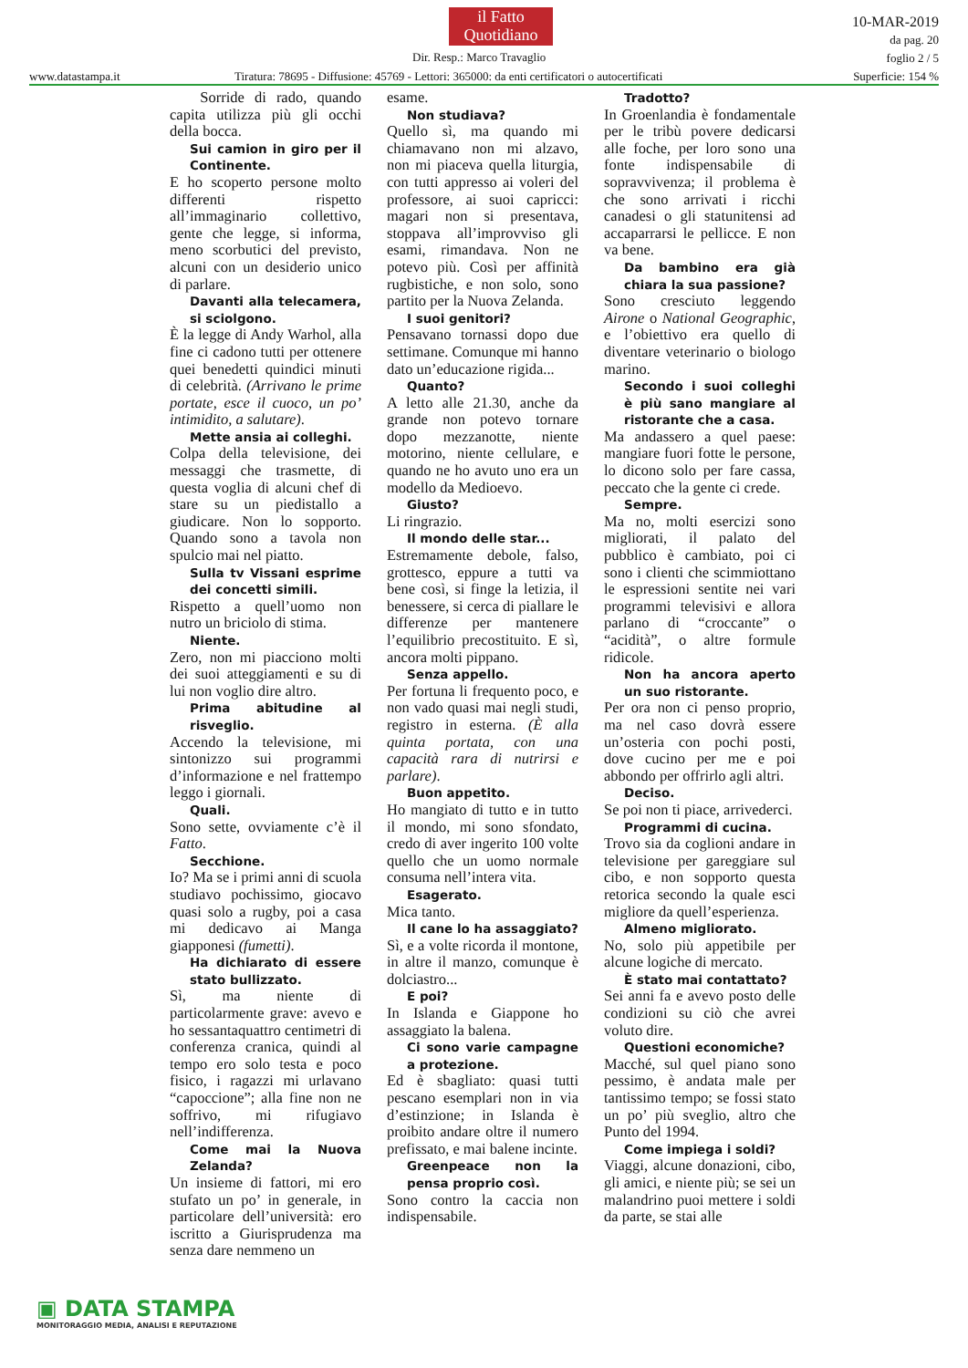il Fatto
Quotidiano
Dir. Resp.: Marco Travaglio
10-MAR-2019
da pag. 20
foglio 2 / 5
Superficie: 154 %
www.datastampa.it
Tiratura: 78695 - Diffusione: 45769 - Lettori: 365000: da enti certificatori o autocertificati
Sorride di rado, quando capita utilizza più gli occhi della bocca.
Sui camion in giro per il Continente.
E ho scoperto persone molto differenti rispetto all’immaginario collettivo, gente che legge, si informa, meno scorbutici del previsto, alcuni con un desiderio unico di parlare.
Davanti alla telecamera, si sciolgono.
È la legge di Andy Warhol, alla fine ci cadono tutti per ottenere quei benedetti quindici minuti di celebrità. (Arrivano le prime portate, esce il cuoco, un po’ intimidito, a salutare).
Mette ansia ai colleghi.
Colpa della televisione, dei messaggi che trasmette, di questa voglia di alcuni chef di stare su un piedistallo a giudicare. Non lo sopporto. Quando sono a tavola non spulcio mai nel piatto.
Sulla tv Vissani esprime dei concetti simili.
Rispetto a quell’uomo non nutro un briciolo di stima.
Niente.
Zero, non mi piacciono molti dei suoi atteggiamenti e su di lui non voglio dire altro.
Prima abitudine al risveglio.
Accendo la televisione, mi sintonizzo sui programmi d’informazione e nel frattempo leggo i giornali.
Quali.
Sono sette, ovviamente c’è il Fatto.
Secchione.
Io? Ma se i primi anni di scuola studiavo pochissimo, giocavo quasi solo a rugby, poi a casa mi dedicavo ai Manga giapponesi (fumetti).
Ha dichiarato di essere stato bullizzato.
Sì, ma niente di particolarmente grave: avevo e ho sessantaquattro centimetri di conferenza cranica, quindi al tempo ero solo testa e poco fisico, i ragazzi mi urlavano “capoccione”; alla fine non ne soffrivo, mi rifugiavo nell’indifferenza.
Come mai la Nuova Zelanda?
Un insieme di fattori, mi ero stufato un po’ in generale, in particolare dell’università: ero iscritto a Giurisprudenza ma senza dare nemmeno un
esame.
Non studiava?
Quello sì, ma quando mi chiamavano non mi alzavo, non mi piaceva quella liturgia, con tutti appresso ai voleri del professore, ai suoi capricci: magari non si presentava, stoppava all’improvviso gli esami, rimandava. Non ne potevo più. Così per affinità rugbistiche, e non solo, sono partito per la Nuova Zelanda.
I suoi genitori?
Pensavano tornassi dopo due settimane. Comunque mi hanno dato un’educazione rigida...
Quanto?
A letto alle 21.30, anche da grande non potevo tornare dopo mezzanotte, niente motorino, niente cellulare, e quando ne ho avuto uno era un modello da Medioevo.
Giusto?
Li ringrazio.
Il mondo delle star...
Estremamente debole, falso, grottesco, eppure a tutti va bene così, si finge la letizia, il benessere, si cerca di piallare le differenze per mantenere l’equilibrio precostituito. E sì, ancora molti pippano.
Senza appello.
Per fortuna li frequento poco, e non vado quasi mai negli studi, registro in esterna. (È alla quinta portata, con una capacità rara di nutrirsi e parlare).
Buon appetito.
Ho mangiato di tutto e in tutto il mondo, mi sono sfondato, credo di aver ingerito 100 volte quello che un uomo normale consuma nell’intera vita.
Esagerato.
Mica tanto.
Il cane lo ha assaggiato?
Sì, e a volte ricorda il montone, in altre il manzo, comunque è dolciastro...
E poi?
In Islanda e Giappone ho assaggiato la balena.
Ci sono varie campagne a protezione.
Ed è sbagliato: quasi tutti pescano esemplari non in via d’estinzione; in Islanda è proibito andare oltre il numero prefissato, e mai balene incinte.
Greenpeace non la pensa proprio così.
Sono contro la caccia non indispensabile.
Tradotto?
In Groenlandia è fondamentale per le tribù povere dedicarsi alle foche, per loro sono una fonte indispensabile di sopravvivenza; il problema è che sono arrivati i ricchi canadesi o gli statunitensi ad accaparrarsi le pellicce. E non va bene.
Da bambino era già chiara la sua passione?
Sono cresciuto leggendo Airone o National Geographic, e l’obiettivo era quello di diventare veterinario o biologo marino.
Secondo i suoi colleghi è più sano mangiare al ristorante che a casa.
Ma andassero a quel paese: mangiare fuori fotte le persone, lo dicono solo per fare cassa, peccato che la gente ci crede.
Sempre.
Ma no, molti esercizi sono migliorati, il palato del pubblico è cambiato, poi ci sono i clienti che scimmiottano le espressioni sentite nei vari programmi televisivi e allora parlano di “croccante” o “acidità”, o altre formule ridicole.
Non ha ancora aperto un suo ristorante.
Per ora non ci penso proprio, ma nel caso dovrà essere un’osteria con pochi posti, dove cucino per me e poi abbondo per offrirlo agli altri.
Deciso.
Se poi non ti piace, arrivederci.
Programmi di cucina.
Trovo sia da coglioni andare in televisione per gareggiare sul cibo, e non sopporto questa retorica secondo la quale esci migliore da quell’esperienza.
Almeno migliorato.
No, solo più appetibile per alcune logiche di mercato.
È stato mai contattato?
Sei anni fa e avevo posto delle condizioni su ciò che avrei voluto dire.
Questioni economiche?
Macché, sul quel piano sono pessimo, è andata male per tantissimo tempo; se fossi stato un po’ più sveglio, altro che Punto del 1994.
Come impiega i soldi?
Viaggi, alcune donazioni, cibo, gli amici, e niente più; se sei un malandrino puoi mettere i soldi da parte, se stai alle
▣ DATA STAMPA
MONITORAGGIO MEDIA, ANALISI E REPUTAZIONE